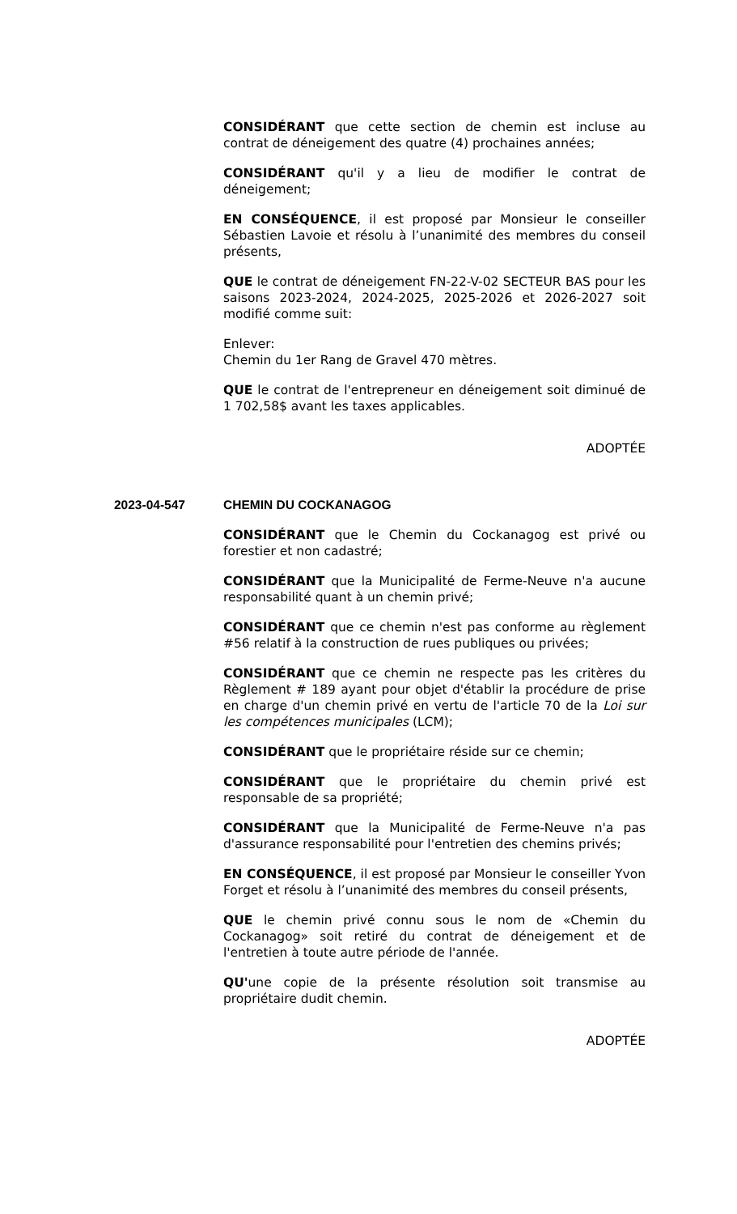CONSIDÉRANT que cette section de chemin est incluse au contrat de déneigement des quatre (4) prochaines années;
CONSIDÉRANT qu'il y a lieu de modifier le contrat de déneigement;
EN CONSÉQUENCE, il est proposé par Monsieur le conseiller Sébastien Lavoie et résolu à l’unanimité des membres du conseil présents,
QUE le contrat de déneigement FN-22-V-02 SECTEUR BAS pour les saisons 2023-2024, 2024-2025, 2025-2026 et 2026-2027 soit modifié comme suit:
Enlever:
Chemin du 1er Rang de Gravel 470 mètres.
QUE le contrat de l'entrepreneur en déneigement soit diminué de 1 702,58$ avant les taxes applicables.
ADOPTÉE
2023-04-547 CHEMIN DU COCKANAGOG
CONSIDÉRANT que le Chemin du Cockanagog est privé ou forestier et non cadastré;
CONSIDÉRANT que la Municipalité de Ferme-Neuve n'a aucune responsabilité quant à un chemin privé;
CONSIDÉRANT que ce chemin n'est pas conforme au règlement #56 relatif à la construction de rues publiques ou privées;
CONSIDÉRANT que ce chemin ne respecte pas les critères du Règlement # 189 ayant pour objet d'établir la procédure de prise en charge d'un chemin privé en vertu de l'article 70 de la Loi sur les compétences municipales (LCM);
CONSIDÉRANT que le propriétaire réside sur ce chemin;
CONSIDÉRANT que le propriétaire du chemin privé est responsable de sa propriété;
CONSIDÉRANT que la Municipalité de Ferme-Neuve n'a pas d'assurance responsabilité pour l'entretien des chemins privés;
EN CONSÉQUENCE, il est proposé par Monsieur le conseiller Yvon Forget et résolu à l’unanimité des membres du conseil présents,
QUE le chemin privé connu sous le nom de «Chemin du Cockanagog» soit retiré du contrat de déneigement et de l'entretien à toute autre période de l'année.
QU'une copie de la présente résolution soit transmise au propriétaire dudit chemin.
ADOPTÉE